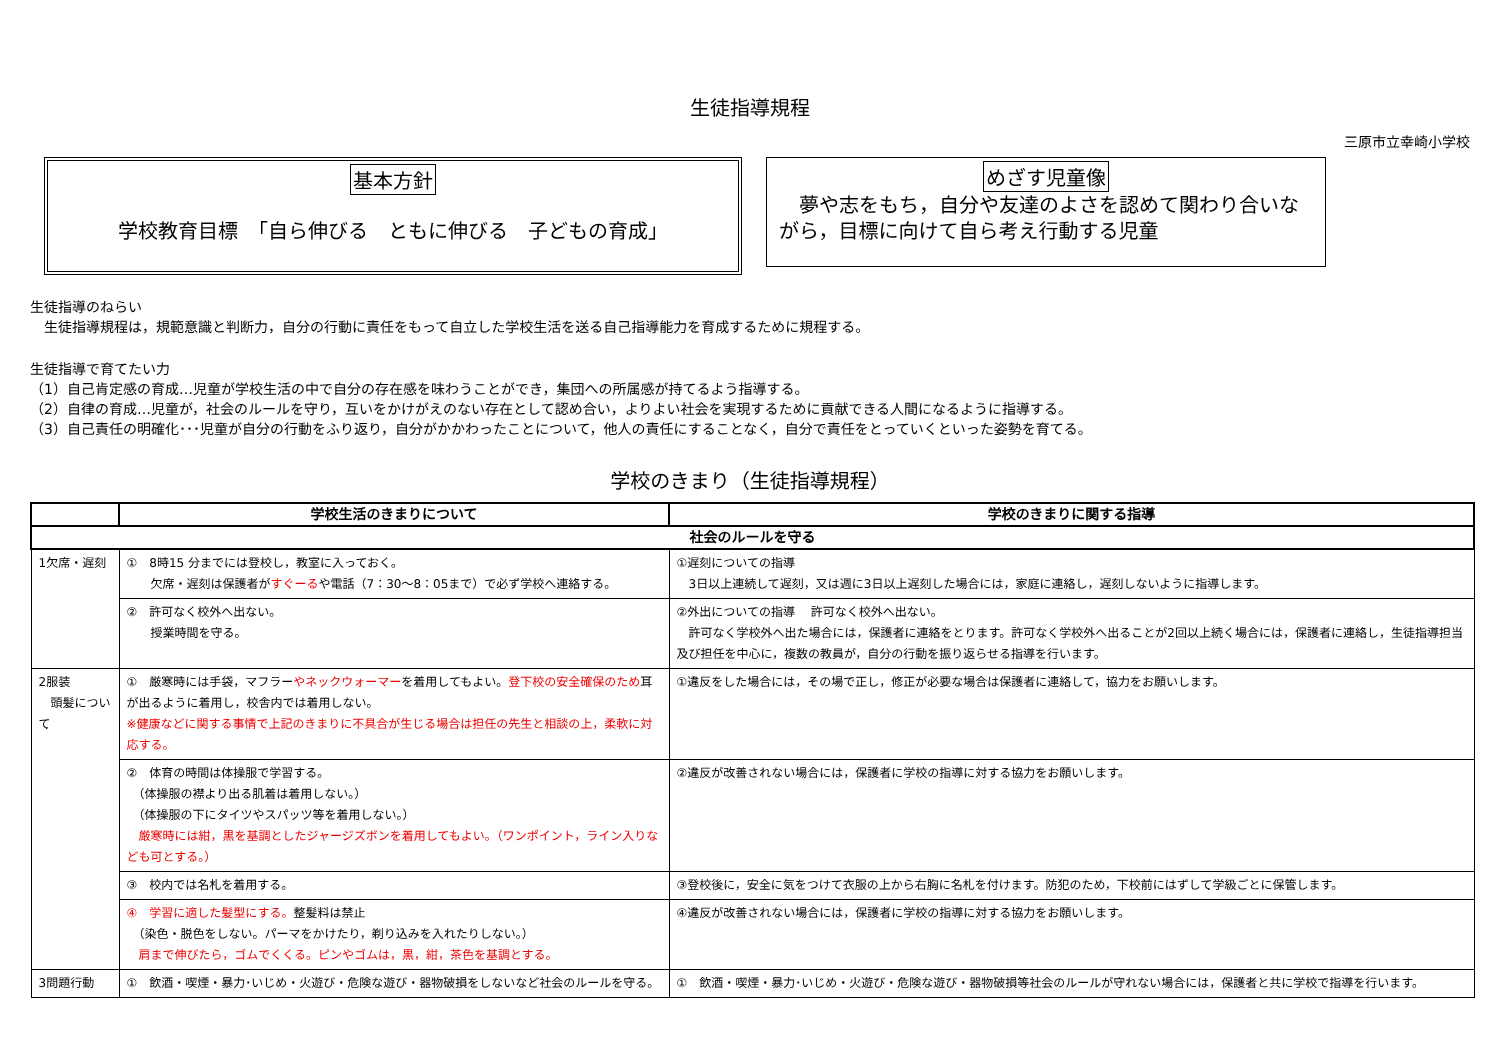生徒指導規程
三原市立幸崎小学校
基本方針
学校教育目標　「自ら伸びる　ともに伸びる　子どもの育成」
めざす児童像
　夢や志をもち，自分や友達のよさを認めて関わり合いながら，目標に向けて自ら考え行動する児童
生徒指導のねらい
　生徒指導規程は，規範意識と判断力，自分の行動に責任をもって自立した学校生活を送る自己指導能力を育成するために規程する。
生徒指導で育てたい力
（1）自己肯定感の育成…児童が学校生活の中で自分の存在感を味わうことができ，集団への所属感が持てるよう指導する。
（2）自律の育成…児童が，社会のルールを守り，互いをかけがえのない存在として認め合い，よりよい社会を実現するために貢献できる人間になるように指導する。
（3）自己責任の明確化･･･児童が自分の行動をふり返り，自分がかかわったことについて，他人の責任にすることなく，自分で責任をとっていくといった姿勢を育てる。
学校のきまり（生徒指導規程）
| | 学校生活のきまりについて | 学校のきまりに関する指導 |
| --- | --- | --- |
| 社会のルールを守る | | |
| 1欠席・遅刻 | ① 8時15 分までには登校し，教室に入っておく。 欠席・遅刻は保護者が すぐーる や電話（7：30～8：05まで）で必ず学校へ連絡する。 | ①遅刻についての指導 3日以上連続して遅刻，又は週に3日以上遅刻した場合には，家庭に連絡し，遅刻しないように指導します。 |
| | ② 許可なく校外へ出ない。 授業時間を守る。 | ②外出についての指導 許可なく校外へ出ない。 許可なく学校外へ出た場合には，保護者に連絡をとります。許可なく学校外へ出ることが2回以上続く場合には，保護者に連絡し，生徒指導担当及び担任を中心に，複数の教員が，自分の行動を振り返らせる指導を行います。 |
| 2服装 頭髪について | ① 厳寒時には手袋，マフラー やネックウォーマー を着用してもよい。 登下校の安全確保のため 耳が出るように着用し，校舎内では着用しない。 ※健康などに関する事情で上記のきまりに不具合が生じる場合は担任の先生と相談の上，柔軟に対応する。 | ①違反をした場合には，その場で正し，修正が必要な場合は保護者に連絡して，協力をお願いします。 |
| | ② 体育の時間は体操服で学習する。 （体操服の襟より出る肌着は着用しない。） （体操服の下にタイツやスパッツ等を着用しない。） 厳寒時には紺，黒を基調としたジャージズボンを着用してもよい。（ワンポイント，ライン入りなども可とする。） | ②違反が改善されない場合には，保護者に学校の指導に対する協力をお願いします。 |
| | ③ 校内では名札を着用する。 | ③登校後に，安全に気をつけて衣服の上から右胸に名札を付けます。防犯のため，下校前にはずして学級ごとに保管します。 |
| | ④ 学習に適した髪型にする。 整髪料は禁止 （染色・脱色をしない。パーマをかけたり，剃り込みを入れたりしない。） 肩まで伸びたら，ゴムでくくる。ピンやゴムは，黒，紺，茶色を基調とする。 | ④違反が改善されない場合には，保護者に学校の指導に対する協力をお願いします。 |
| 3問題行動 | ① 飲酒・喫煙・暴力･いじめ・火遊び・危険な遊び・器物破損をしないなど社会のルールを守る。 | ① 飲酒・喫煙・暴力･いじめ・火遊び・危険な遊び・器物破損等社会のルールが守れない場合には，保護者と共に学校で指導を行います。 |